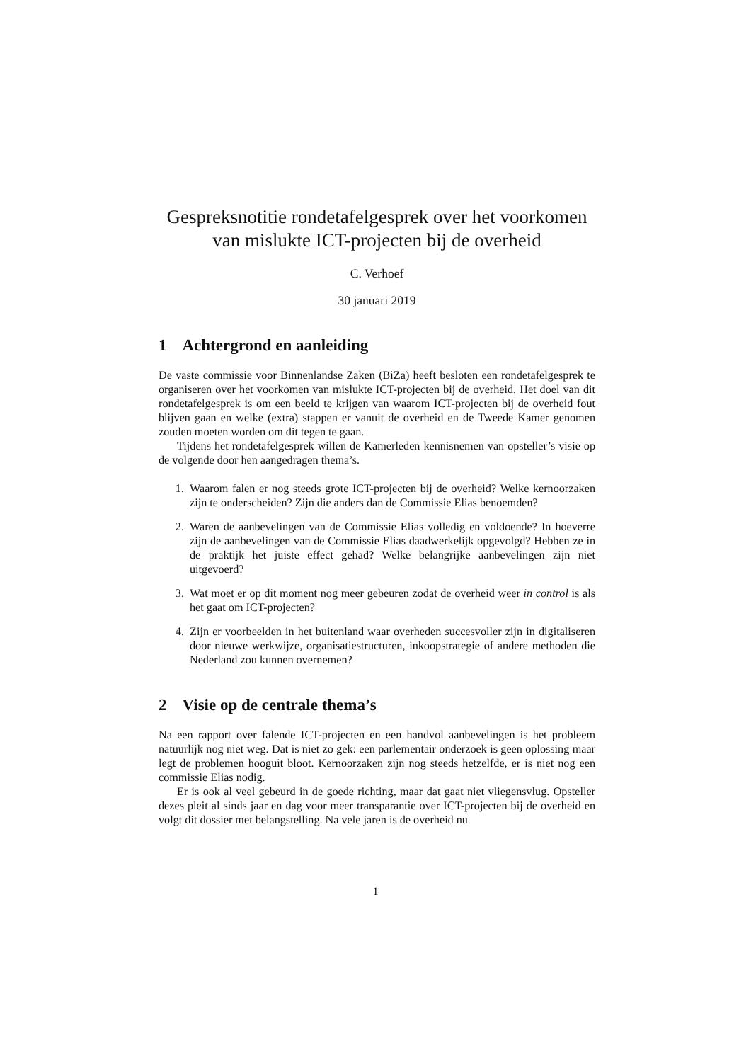Gespreksnotitie rondetafelgesprek over het voorkomen van mislukte ICT-projecten bij de overheid
C. Verhoef
30 januari 2019
1 Achtergrond en aanleiding
De vaste commissie voor Binnenlandse Zaken (BiZa) heeft besloten een rondetafelgesprek te organiseren over het voorkomen van mislukte ICT-projecten bij de overheid. Het doel van dit rondetafelgesprek is om een beeld te krijgen van waarom ICT-projecten bij de overheid fout blijven gaan en welke (extra) stappen er vanuit de overheid en de Tweede Kamer genomen zouden moeten worden om dit tegen te gaan.
Tijdens het rondetafelgesprek willen de Kamerleden kennisnemen van opsteller’s visie op de volgende door hen aangedragen thema’s.
1. Waarom falen er nog steeds grote ICT-projecten bij de overheid? Welke kernoorzaken zijn te onderscheiden? Zijn die anders dan de Commissie Elias benoemden?
2. Waren de aanbevelingen van de Commissie Elias volledig en voldoende? In hoeverre zijn de aanbevelingen van de Commissie Elias daadwerkelijk opgevolgd? Hebben ze in de praktijk het juiste effect gehad? Welke belangrijke aanbevelingen zijn niet uitgevoerd?
3. Wat moet er op dit moment nog meer gebeuren zodat de overheid weer in control is als het gaat om ICT-projecten?
4. Zijn er voorbeelden in het buitenland waar overheden succesvoller zijn in digitaliseren door nieuwe werkwijze, organisatiestructuren, inkoopstrategie of andere methoden die Nederland zou kunnen overnemen?
2 Visie op de centrale thema’s
Na een rapport over falende ICT-projecten en een handvol aanbevelingen is het probleem natuurlijk nog niet weg. Dat is niet zo gek: een parlementair onderzoek is geen oplossing maar legt de problemen hooguit bloot. Kernoorzaken zijn nog steeds hetzelfde, er is niet nog een commissie Elias nodig.
Er is ook al veel gebeurd in de goede richting, maar dat gaat niet vliegensvlug. Opsteller dezes pleit al sinds jaar en dag voor meer transparantie over ICT-projecten bij de overheid en volgt dit dossier met belangstelling. Na vele jaren is de overheid nu
1